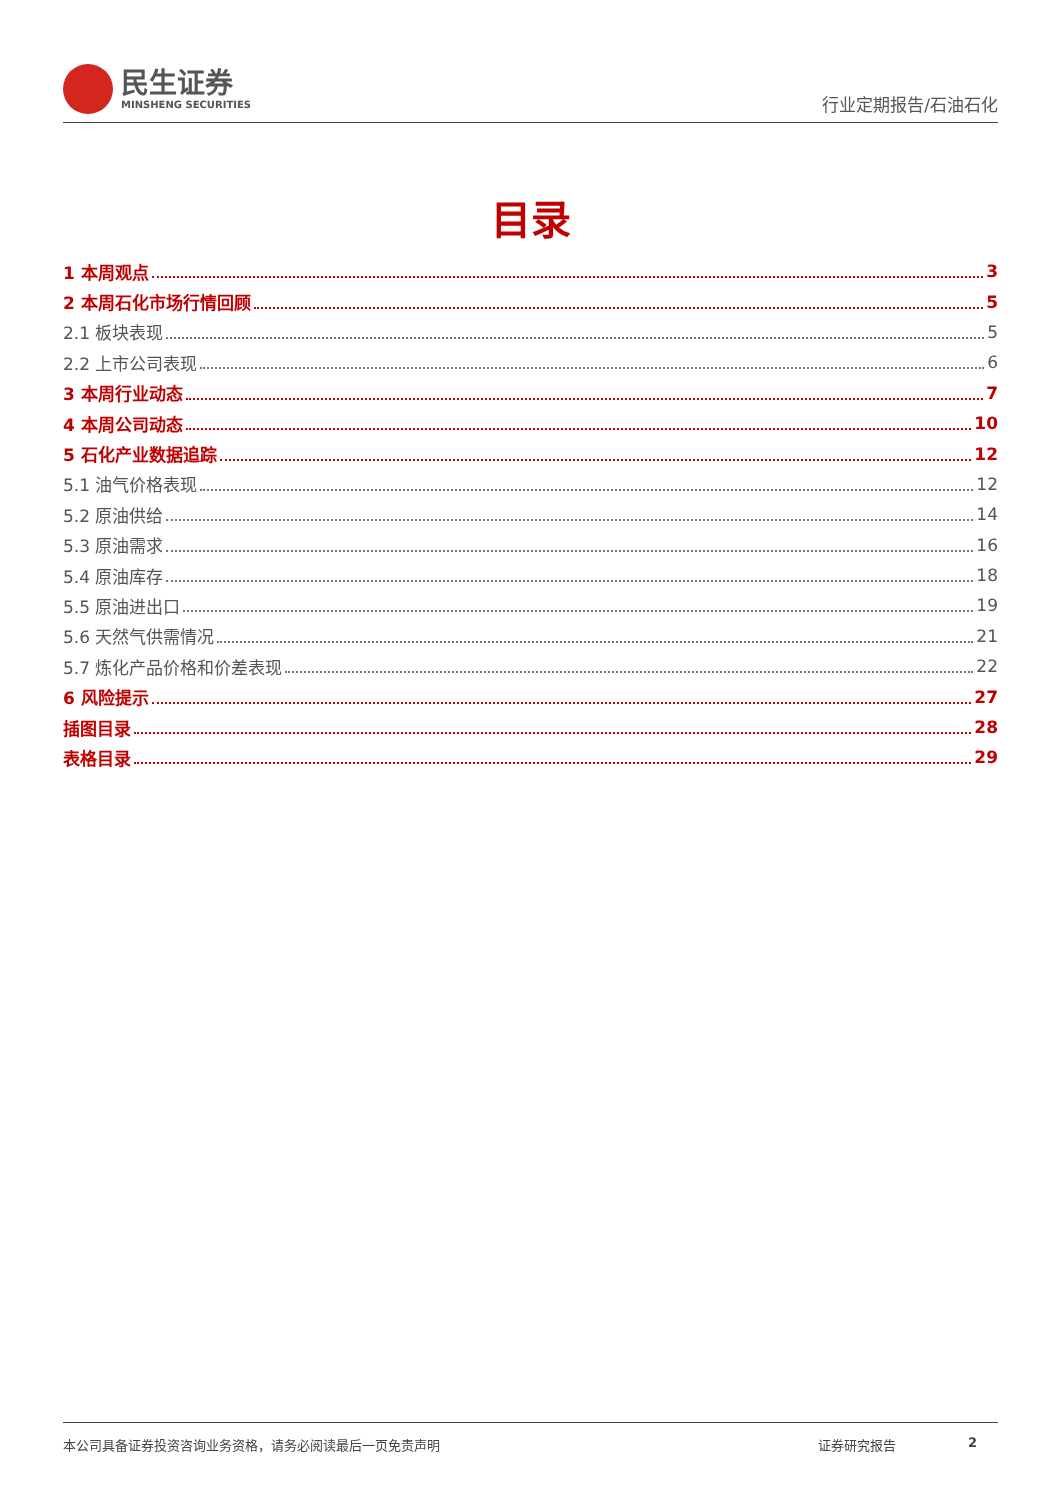民生证券
MINSHENG SECURITIES
行业定期报告/石油石化
目录
1 本周观点 3
2 本周石化市场行情回顾 5
2.1 板块表现 5
2.2 上市公司表现 6
3 本周行业动态 7
4 本周公司动态 10
5 石化产业数据追踪 12
5.1 油气价格表现 12
5.2 原油供给 14
5.3 原油需求 16
5.4 原油库存 18
5.5 原油进出口 19
5.6 天然气供需情况 21
5.7 炼化产品价格和价差表现 22
6 风险提示 27
插图目录 28
表格目录 29
本公司具备证券投资咨询业务资格，请务必阅读最后一页免责声明 证券研究报告 2